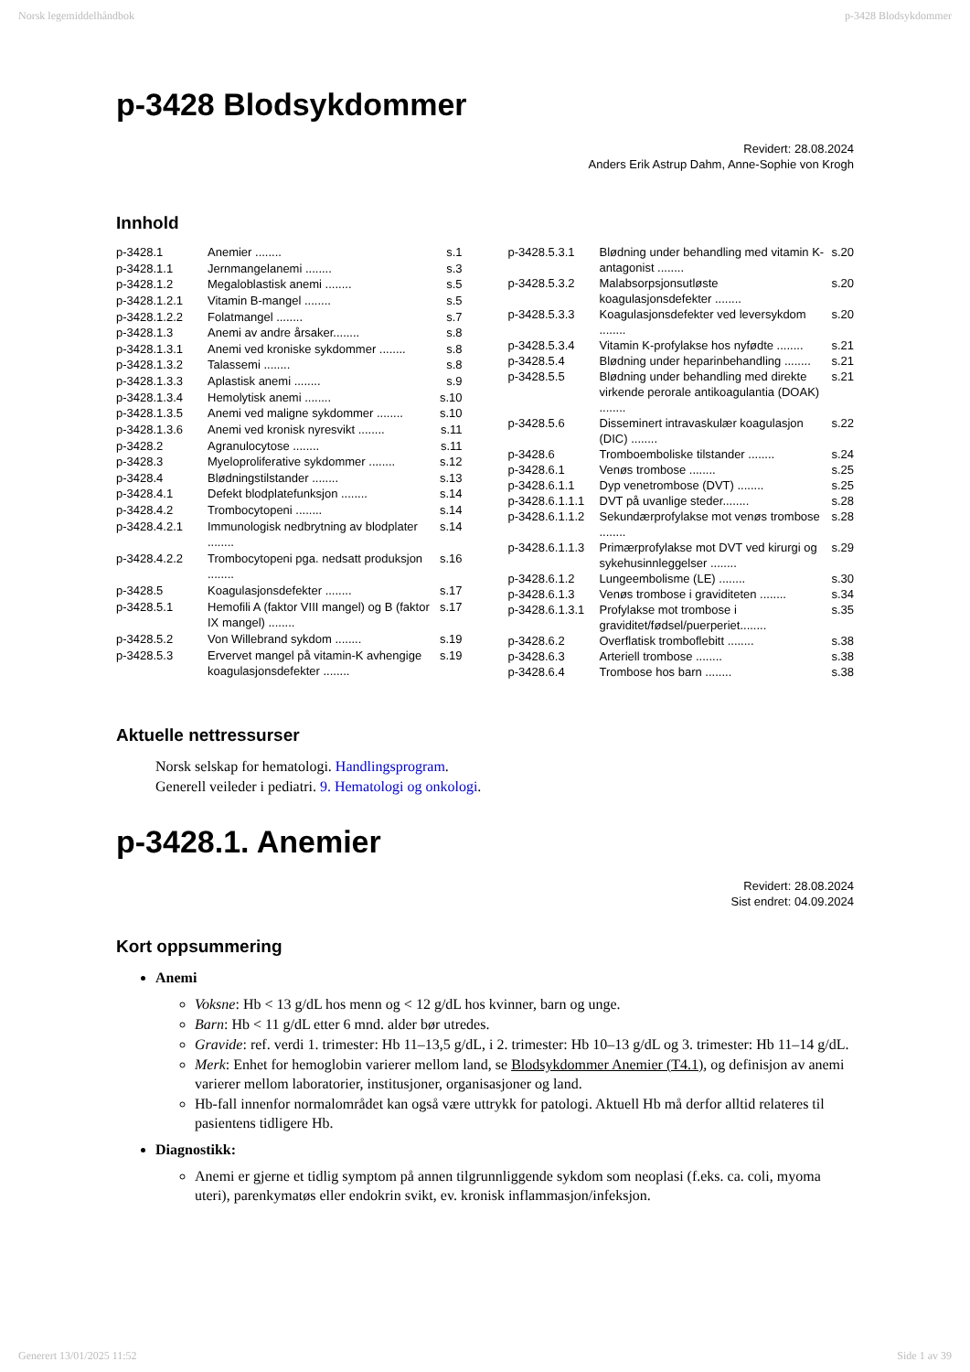Norsk legemiddelhåndbok p-3428 Blodsykdommer
p-3428 Blodsykdommer
Revidert: 28.08.2024
Anders Erik Astrup Dahm, Anne-Sophie von Krogh
Innhold
| p-3428.1 | Anemier ........ | s.1 |
| p-3428.1.1 | Jernmangelanemi ........ | s.3 |
| p-3428.1.2 | Megaloblastisk anemi ........ | s.5 |
| p-3428.1.2.1 | Vitamin B-mangel ........ | s.5 |
| p-3428.1.2.2 | Folatmangel ........ | s.7 |
| p-3428.1.3 | Anemi av andre årsaker........ | s.8 |
| p-3428.1.3.1 | Anemi ved kroniske sykdommer ........ | s.8 |
| p-3428.1.3.2 | Talassemi ........ | s.8 |
| p-3428.1.3.3 | Aplastisk anemi ........ | s.9 |
| p-3428.1.3.4 | Hemolytisk anemi ........ | s.10 |
| p-3428.1.3.5 | Anemi ved maligne sykdommer ........ | s.10 |
| p-3428.1.3.6 | Anemi ved kronisk nyresvikt ........ | s.11 |
| p-3428.2 | Agranulocytose ........ | s.11 |
| p-3428.3 | Myeloproliferative sykdommer ........ | s.12 |
| p-3428.4 | Blødningstilstander ........ | s.13 |
| p-3428.4.1 | Defekt blodplatefunksjon ........ | s.14 |
| p-3428.4.2 | Trombocytopeni ........ | s.14 |
| p-3428.4.2.1 | Immunologisk nedbrytning av blodplater ........ | s.14 |
| p-3428.4.2.2 | Trombocytopeni pga. nedsatt produksjon ........ | s.16 |
| p-3428.5 | Koagulasjonsdefekter ........ | s.17 |
| p-3428.5.1 | Hemofili A (faktor VIII mangel) og B (faktor IX mangel) ........ | s.17 |
| p-3428.5.2 | Von Willebrand sykdom ........ | s.19 |
| p-3428.5.3 | Ervervet mangel på vitamin-K avhengige koagulasjonsdefekter ........ | s.19 |
| p-3428.5.3.1 | Blødning under behandling med vitamin K-antagonist ........ | s.20 |
| p-3428.5.3.2 | Malabsorpsjonsutløste koagulasjonsdefekter ........ | s.20 |
| p-3428.5.3.3 | Koagulasjonsdefekter ved leversykdom ........ | s.20 |
| p-3428.5.3.4 | Vitamin K-profylakse hos nyfødte ........ | s.21 |
| p-3428.5.4 | Blødning under heparinbehandling ........ | s.21 |
| p-3428.5.5 | Blødning under behandling med direkte virkende perorale antikoagulantia (DOAK) ........ | s.21 |
| p-3428.5.6 | Disseminert intravaskulær koagulasjon (DIC) ........ | s.22 |
| p-3428.6 | Tromboemboliske tilstander ........ | s.24 |
| p-3428.6.1 | Venøs trombose ........ | s.25 |
| p-3428.6.1.1 | Dyp venetrombose (DVT) ........ | s.25 |
| p-3428.6.1.1.1 | DVT på uvanlige steder........ | s.28 |
| p-3428.6.1.1.2 | Sekundærprofylakse mot venøs trombose ........ | s.28 |
| p-3428.6.1.1.3 | Primærprofylakse mot DVT ved kirurgi og sykehusinnleggelser ........ | s.29 |
| p-3428.6.1.2 | Lungeembolisme (LE) ........ | s.30 |
| p-3428.6.1.3 | Venøs trombose i graviditeten ........ | s.34 |
| p-3428.6.1.3.1 | Profylakse mot trombose i graviditet/fødsel/puerperiet........ | s.35 |
| p-3428.6.2 | Overflatisk tromboflebitt ........ | s.38 |
| p-3428.6.3 | Arteriell trombose ........ | s.38 |
| p-3428.6.4 | Trombose hos barn ........ | s.38 |
Aktuelle nettressurser
Norsk selskap for hematologi. Handlingsprogram.
Generell veileder i pediatri. 9. Hematologi og onkologi.
p-3428.1. Anemier
Revidert: 28.08.2024
Sist endret: 04.09.2024
Kort oppsummering
Anemi
Voksne: Hb < 13 g/dL hos menn og < 12 g/dL hos kvinner, barn og unge.
Barn: Hb < 11 g/dL etter 6 mnd. alder bør utredes.
Gravide: ref. verdi 1. trimester: Hb 11–13,5 g/dL, i 2. trimester: Hb 10–13 g/dL og 3. trimester: Hb 11–14 g/dL.
Merk: Enhet for hemoglobin varierer mellom land, se Blodsykdommer Anemier (T4.1), og definisjon av anemi varierer mellom laboratorier, institusjoner, organisasjoner og land.
Hb-fall innenfor normalområdet kan også være uttrykk for patologi. Aktuell Hb må derfor alltid relateres til pasientens tidligere Hb.
Diagnostikk:
Anemi er gjerne et tidlig symptom på annen tilgrunnliggende sykdom som neoplasi (f.eks. ca. coli, myoma uteri), parenkymatøs eller endokrin svikt, ev. kronisk inflammasjon/infeksjon.
Generert 13/01/2025 11:52 Side 1 av 39